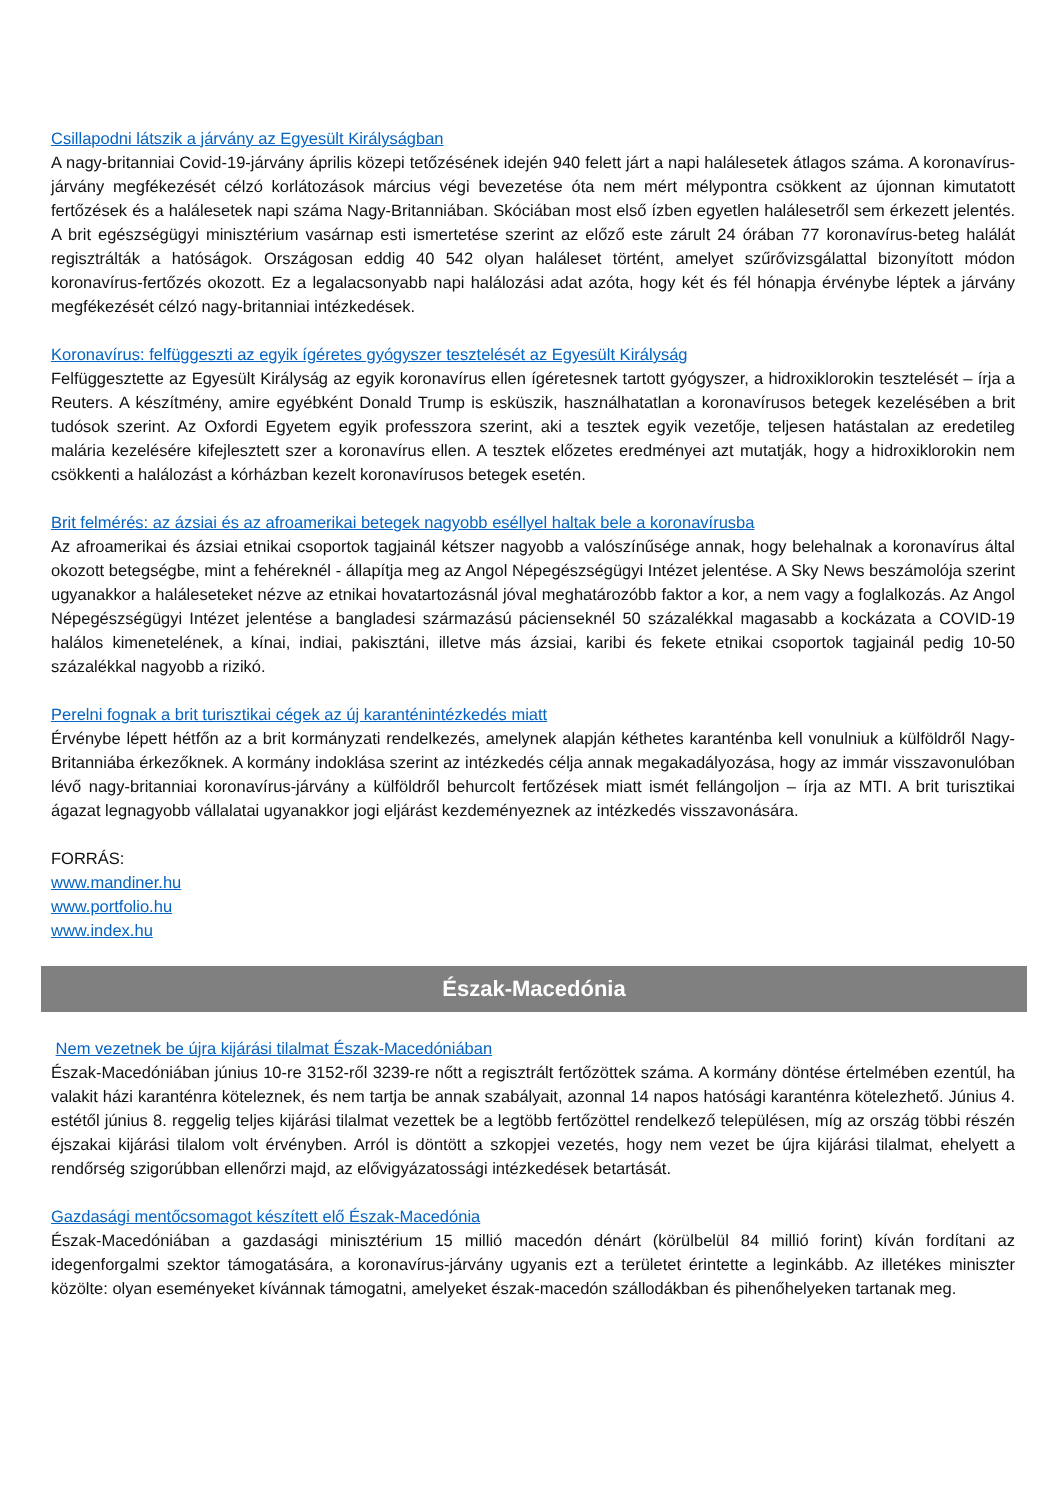Csillapodni látszik a járvány az Egyesült Királyságban
A nagy-britanniai Covid-19-járvány április közepi tetőzésének idején 940 felett járt a napi halálesetek átlagos száma. A koronavírus-járvány megfékezését célzó korlátozások március végi bevezetése óta nem mért mélypontra csökkent az újonnan kimutatott fertőzések és a halálesetek napi száma Nagy-Britanniában. Skóciában most első ízben egyetlen halálesetről sem érkezett jelentés. A brit egészségügyi minisztérium vasárnap esti ismertetése szerint az előző este zárult 24 órában 77 koronavírus-beteg halálát regisztrálták a hatóságok. Országosan eddig 40 542 olyan haláleset történt, amelyet szűrővizsgálattal bizonyított módon koronavírus-fertőzés okozott. Ez a legalacsonyabb napi halálozási adat azóta, hogy két és fél hónapja érvénybe léptek a járvány megfékezését célzó nagy-britanniai intézkedések.
Koronavírus: felfüggeszti az egyik ígéretes gyógyszer tesztelését az Egyesült Királyság
Felfüggesztette az Egyesült Királyság az egyik koronavírus ellen ígéretesnek tartott gyógyszer, a hidroxiklorokin tesztelését – írja a Reuters. A készítmény, amire egyébként Donald Trump is esküszik, használhatatlan a koronavírusos betegek kezelésében a brit tudósok szerint. Az Oxfordi Egyetem egyik professzora szerint, aki a tesztek egyik vezetője, teljesen hatástalan az eredetileg malária kezelésére kifejlesztett szer a koronavírus ellen. A tesztek előzetes eredményei azt mutatják, hogy a hidroxiklorokin nem csökkenti a halálozást a kórházban kezelt koronavírusos betegek esetén.
Brit felmérés: az ázsiai és az afroamerikai betegek nagyobb eséllyel haltak bele a koronavírusba
Az afroamerikai és ázsiai etnikai csoportok tagjainál kétszer nagyobb a valószínűsége annak, hogy belehalnak a koronavírus által okozott betegségbe, mint a fehéreknél - állapítja meg az Angol Népegészségügyi Intézet jelentése. A Sky News beszámolója szerint ugyanakkor a haláleseteket nézve az etnikai hovatartozásnál jóval meghatározóbb faktor a kor, a nem vagy a foglalkozás. Az Angol Népegészségügyi Intézet jelentése a bangladesi származású pácienseknél 50 százalékkal magasabb a kockázata a COVID-19 halálos kimenetelének, a kínai, indiai, pakisztáni, illetve más ázsiai, karibi és fekete etnikai csoportok tagjainál pedig 10-50 százalékkal nagyobb a rizikó.
Perelni fognak a brit turisztikai cégek az új karanténintézkedés miatt
Érvénybe lépett hétfőn az a brit kormányzati rendelkezés, amelynek alapján kéthetes karanténba kell vonulniuk a külföldről Nagy-Britanniába érkezőknek. A kormány indoklása szerint az intézkedés célja annak megakadályozása, hogy az immár visszavonulóban lévő nagy-britanniai koronavírus-járvány a külföldről behurcolt fertőzések miatt ismét fellángoljon – írja az MTI. A brit turisztikai ágazat legnagyobb vállalatai ugyanakkor jogi eljárást kezdeményeznek az intézkedés visszavonására.
FORRÁS:
www.mandiner.hu
www.portfolio.hu
www.index.hu
Észak-Macedónia
Nem vezetnek be újra kijárási tilalmat Észak-Macedóniában
Észak-Macedóniában június 10-re 3152-ről 3239-re nőtt a regisztrált fertőzöttek száma. A kormány döntése értelmében ezentúl, ha valakit házi karanténra köteleznek, és nem tartja be annak szabályait, azonnal 14 napos hatósági karanténra kötelezhető. Június 4. estétől június 8. reggelig teljes kijárási tilalmat vezettek be a legtöbb fertőzöttel rendelkező településen, míg az ország többi részén éjszakai kijárási tilalom volt érvényben. Arról is döntött a szkopjei vezetés, hogy nem vezet be újra kijárási tilalmat, ehelyett a rendőrség szigorúbban ellenőrzi majd, az elővigyázatossági intézkedések betartását.
Gazdasági mentőcsomagot készített elő Észak-Macedónia
Észak-Macedóniában a gazdasági minisztérium 15 millió macedón dénárt (körülbelül 84 millió forint) kíván fordítani az idegenforgalmi szektor támogatására, a koronavírus-járvány ugyanis ezt a területet érintette a leginkább. Az illetékes miniszter közölte: olyan eseményeket kívánnak támogatni, amelyeket észak-macedón szállodákban és pihenőhelyeken tartanak meg.